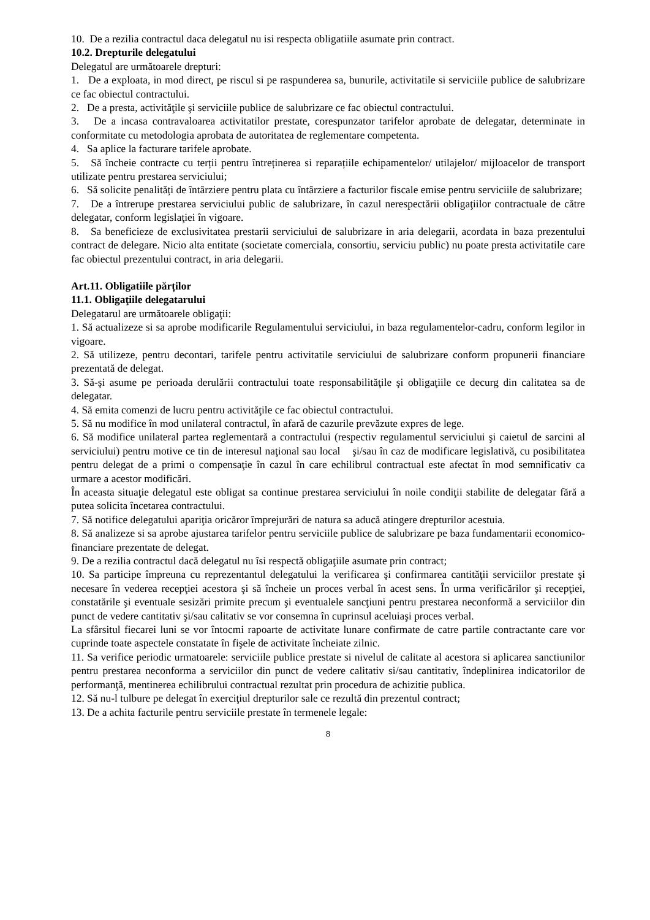10. De a rezilia contractul daca delegatul nu isi respecta obligatiile asumate prin contract.
10.2. Drepturile delegatului
Delegatul are următoarele drepturi:
1. De a exploata, in mod direct, pe riscul si pe raspunderea sa, bunurile, activitatile si serviciile publice de salubrizare ce fac obiectul contractului.
2. De a presta, activităţile şi serviciile publice de salubrizare ce fac obiectul contractului.
3. De a incasa contravaloarea activitatilor prestate, corespunzator tarifelor aprobate de delegatar, determinate in conformitate cu metodologia aprobata de autoritatea de reglementare competenta.
4. Sa aplice la facturare tarifele aprobate.
5. Să încheie contracte cu terții pentru întreținerea si reparațiile echipamentelor/ utilajelor/ mijloacelor de transport utilizate pentru prestarea serviciului;
6. Să solicite penalități de întârziere pentru plata cu întârziere a facturilor fiscale emise pentru serviciile de salubrizare;
7. De a întrerupe prestarea serviciului public de salubrizare, în cazul nerespectării obligaţiilor contractuale de către delegatar, conform legislaţiei în vigoare.
8. Sa beneficieze de exclusivitatea prestarii serviciului de salubrizare in aria delegarii, acordata in baza prezentului contract de delegare. Nicio alta entitate (societate comerciala, consortiu, serviciu public) nu poate presta activitatile care fac obiectul prezentului contract, in aria delegarii.
Art.11. Obligatiile părților
11.1. Obligaţiile delegatarului
Delegatarul are următoarele obligaţii:
1. Să actualizeze si sa aprobe modificarile Regulamentului serviciului, in baza regulamentelor-cadru, conform legilor in vigoare.
2. Să utilizeze, pentru decontari, tarifele pentru activitatile serviciului de salubrizare conform propunerii financiare prezentată de delegat.
3. Să-şi asume pe perioada derulării contractului toate responsabilităţile şi obligaţiile ce decurg din calitatea sa de delegatar.
4. Să emita comenzi de lucru pentru activităţile ce fac obiectul contractului.
5. Să nu modifice în mod unilateral contractul, în afară de cazurile prevăzute expres de lege.
6. Să modifice unilateral partea reglementară a contractului (respectiv regulamentul serviciului şi caietul de sarcini al serviciului) pentru motive ce tin de interesul naţional sau local şi/sau în caz de modificare legislativă, cu posibilitatea pentru delegat de a primi o compensaţie în cazul în care echilibrul contractual este afectat în mod semnificativ ca urmare a acestor modificări.
În aceasta situaţie delegatul este obligat sa continue prestarea serviciului în noile condiţii stabilite de delegatar fără a putea solicita încetarea contractului.
7. Să notifice delegatului apariţia oricăror împrejurări de natura sa aducă atingere drepturilor acestuia.
8. Să analizeze si sa aprobe ajustarea tarifelor pentru serviciile publice de salubrizare pe baza fundamentarii economico-financiare prezentate de delegat.
9. De a rezilia contractul dacă delegatul nu îsi respectă obligaţiile asumate prin contract;
10. Sa participe împreuna cu reprezentantul delegatului la verificarea şi confirmarea cantităţii serviciilor prestate şi necesare în vederea recepţiei acestora şi să încheie un proces verbal în acest sens. În urma verificărilor şi recepţiei, constatările şi eventuale sesizări primite precum şi eventualele sancţiuni pentru prestarea neconformă a serviciilor din punct de vedere cantitativ şi/sau calitativ se vor consemna în cuprinsul aceluiaşi proces verbal.
La sfârsitul fiecarei luni se vor întocmi rapoarte de activitate lunare confirmate de catre partile contractante care vor cuprinde toate aspectele constatate în fişele de activitate încheiate zilnic.
11. Sa verifice periodic urmatoarele: serviciile publice prestate si nivelul de calitate al acestora si aplicarea sanctiunilor pentru prestarea neconforma a serviciilor din punct de vedere calitativ si/sau cantitativ, îndeplinirea indicatorilor de performanţă, mentinerea echilibrului contractual rezultat prin procedura de achizitie publica.
12. Să nu-l tulbure pe delegat în exerciţiul drepturilor sale ce rezultă din prezentul contract;
13. De a achita facturile pentru serviciile prestate în termenele legale:
8